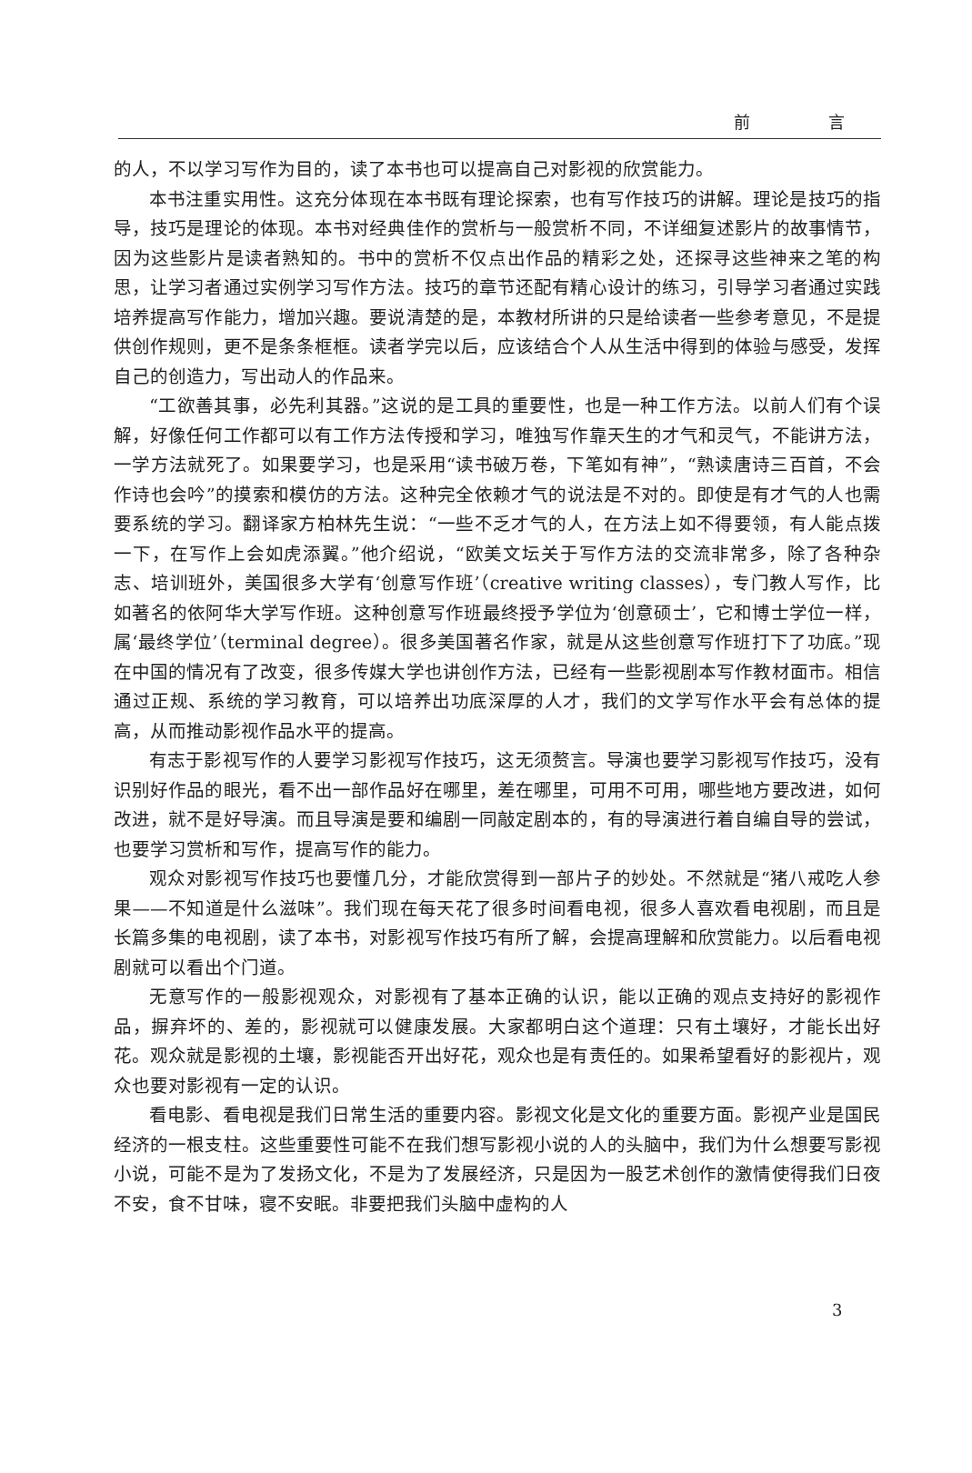前 言
的人，不以学习写作为目的，读了本书也可以提高自己对影视的欣赏能力。
本书注重实用性。这充分体现在本书既有理论探索，也有写作技巧的讲解。理论是技巧的指导，技巧是理论的体现。本书对经典佳作的赏析与一般赏析不同，不详细复述影片的故事情节，因为这些影片是读者熟知的。书中的赏析不仅点出作品的精彩之处，还探寻这些神来之笔的构思，让学习者通过实例学习写作方法。技巧的章节还配有精心设计的练习，引导学习者通过实践培养提高写作能力，增加兴趣。要说清楚的是，本教材所讲的只是给读者一些参考意见，不是提供创作规则，更不是条条框框。读者学完以后，应该结合个人从生活中得到的体验与感受，发挥自己的创造力，写出动人的作品来。
“工欲善其事，必先利其器。”这说的是工具的重要性，也是一种工作方法。以前人们有个误解，好像任何工作都可以有工作方法传授和学习，唯独写作靠天生的才气和灵气，不能讲方法，一学方法就死了。如果要学习，也是采用“读书破万卷，下笔如有神”，“熟读唐诗三百首，不会作诗也会吟”的摸索和模仿的方法。这种完全依赖才气的说法是不对的。即使是有才气的人也需要系统的学习。翻译家方柏林先生说：“一些不乏才气的人，在方法上如不得要领，有人能点拨一下，在写作上会如虎添翼。”他介绍说，“欧美文坛关于写作方法的交流非常多，除了各种杂志、培训班外，美国很多大学有‘创意写作班’（creative writing classes），专门教人写作，比如著名的依阿华大学写作班。这种创意写作班最终授予学位为‘创意硕士’，它和博士学位一样，属‘最终学位’（terminal degree）。很多美国著名作家，就是从这些创意写作班打下了功底。”现在中国的情况有了改变，很多传媒大学也讲创作方法，已经有一些影视剧本写作教材面市。相信通过正规、系统的学习教育，可以培养出功底深厚的人才，我们的文学写作水平会有总体的提高，从而推动影视作品水平的提高。
有志于影视写作的人要学习影视写作技巧，这无须赘言。导演也要学习影视写作技巧，没有识别好作品的眼光，看不出一部作品好在哪里，差在哪里，可用不可用，哪些地方要改进，如何改进，就不是好导演。而且导演是要和编剧一同敲定剧本的，有的导演进行着自编自导的尝试，也要学习赏析和写作，提高写作的能力。
观众对影视写作技巧也要懂几分，才能欣赏得到一部片子的妙处。不然就是“猪八戒吃人参果——不知道是什么滋味”。我们现在每天花了很多时间看电视，很多人喜欢看电视剧，而且是长篇多集的电视剧，读了本书，对影视写作技巧有所了解，会提高理解和欣赏能力。以后看电视剧就可以看出个门道。
无意写作的一般影视观众，对影视有了基本正确的认识，能以正确的观点支持好的影视作品，摒弃坏的、差的，影视就可以健康发展。大家都明白这个道理：只有土壤好，才能长出好花。观众就是影视的土壤，影视能否开出好花，观众也是有责任的。如果希望看好的影视片，观众也要对影视有一定的认识。
看电影、看电视是我们日常生活的重要内容。影视文化是文化的重要方面。影视产业是国民经济的一根支柱。这些重要性可能不在我们想写影视小说的人的头脑中，我们为什么想要写影视小说，可能不是为了发扬文化，不是为了发展经济，只是因为一股艺术创作的激情使得我们日夜不安，食不甘味，寝不安眠。非要把我们头脑中虚构的人
3